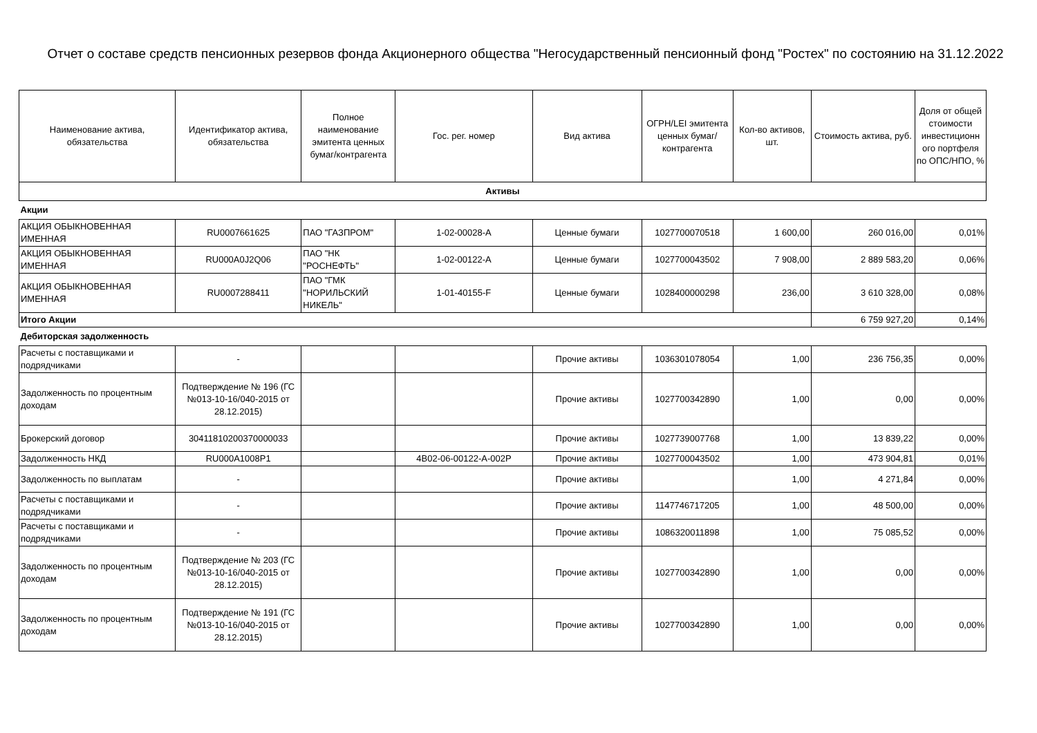Отчет о составе средств пенсионных резервов фонда Акционерного общества "Негосударственный пенсионный фонд "Ростех" по состоянию на 31.12.2022
| Наименование актива, обязательства | Идентификатор актива, обязательства | Полное наименование эмитента ценных бумаг/контрагента | Гос. рег. номер | Вид актива | ОГРН/LEI эмитента ценных бумаг/ контрагента | Кол-во активов, шт. | Стоимость актива, руб. | Доля от общей стоимости инвестиционн ого портфеля по ОПС/НПО, % |
| --- | --- | --- | --- | --- | --- | --- | --- | --- |
| Активы | | | | | | | | |
| Акции | | | | | | | | |
| АКЦИЯ ОБЫКНОВЕННАЯ ИМЕННАЯ | RU0007661625 | ПАО "ГАЗПРОМ" | 1-02-00028-A | Ценные бумаги | 1027700070518 | 1 600,00 | 260 016,00 | 0,01% |
| АКЦИЯ ОБЫКНОВЕННАЯ ИМЕННАЯ | RU000A0J2Q06 | ПАО "НК "РОСНЕФТЬ" | 1-02-00122-A | Ценные бумаги | 1027700043502 | 7 908,00 | 2 889 583,20 | 0,06% |
| АКЦИЯ ОБЫКНОВЕННАЯ ИМЕННАЯ | RU0007288411 | ПАО "ГМК "НОРИЛЬСКИЙ НИКЕЛЬ" | 1-01-40155-F | Ценные бумаги | 1028400000298 | 236,00 | 3 610 328,00 | 0,08% |
| Итого Акции | | | | | | | 6 759 927,20 | 0,14% |
| Дебиторская задолженность | | | | | | | | |
| Расчеты с поставщиками и подрядчиками | - | | | Прочие активы | 1036301078054 | 1,00 | 236 756,35 | 0,00% |
| Задолженность по процентным доходам | Подтверждение № 196 (ГС №013-10-16/040-2015 от 28.12.2015) | | | Прочие активы | 1027700342890 | 1,00 | 0,00 | 0,00% |
| Брокерский договор | 30411810200370000033 | | | Прочие активы | 1027739007768 | 1,00 | 13 839,22 | 0,00% |
| Задолженность НКД | RU000A1008P1 | | 4B02-06-00122-A-002P | Прочие активы | 1027700043502 | 1,00 | 473 904,81 | 0,01% |
| Задолженность по выплатам | - | | | Прочие активы | | 1,00 | 4 271,84 | 0,00% |
| Расчеты с поставщиками и подрядчиками | - | | | Прочие активы | 1147746717205 | 1,00 | 48 500,00 | 0,00% |
| Расчеты с поставщиками и подрядчиками | - | | | Прочие активы | 1086320011898 | 1,00 | 75 085,52 | 0,00% |
| Задолженность по процентным доходам | Подтверждение № 203 (ГС №013-10-16/040-2015 от 28.12.2015) | | | Прочие активы | 1027700342890 | 1,00 | 0,00 | 0,00% |
| Задолженность по процентным доходам | Подтверждение № 191 (ГС №013-10-16/040-2015 от 28.12.2015) | | | Прочие активы | 1027700342890 | 1,00 | 0,00 | 0,00% |